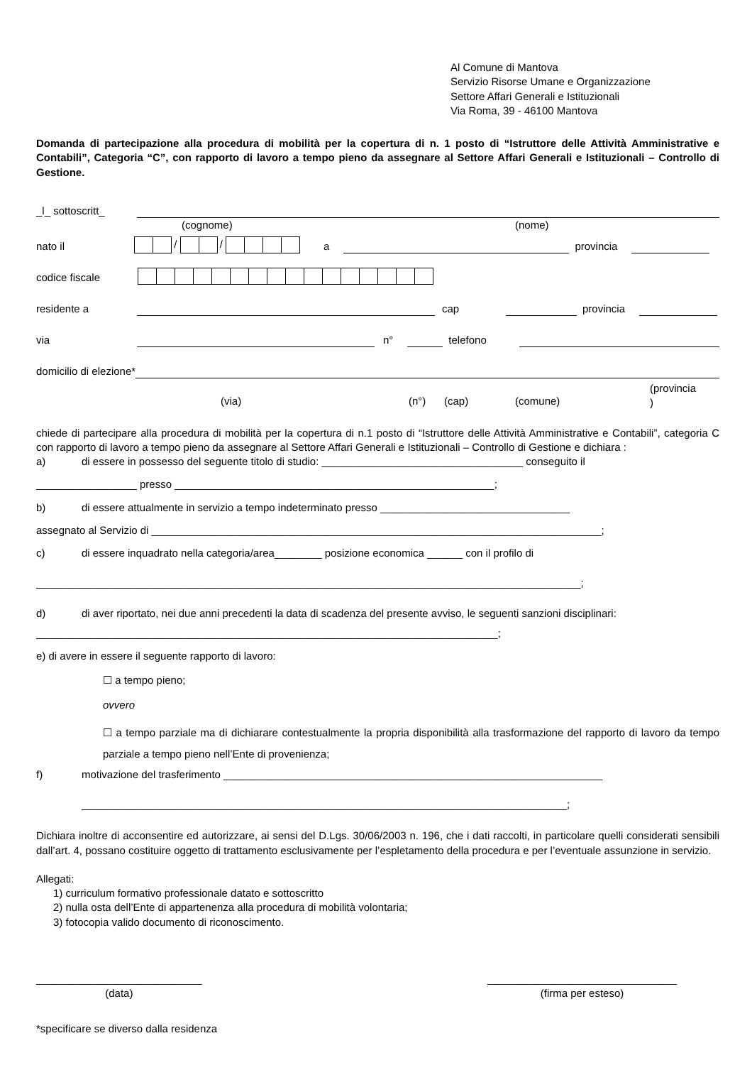Al Comune di Mantova
Servizio Risorse Umane e Organizzazione
Settore Affari Generali e Istituzionali
Via Roma, 39 - 46100 Mantova
Domanda di partecipazione alla procedura di mobilità per la copertura di n. 1 posto di “Istruttore delle Attività Amministrative e Contabili”, Categoria “C”, con rapporto di lavoro a tempo pieno da assegnare al Settore Affari Generali e Istituzionali – Controllo di Gestione.
_l_ sottoscritt_
(cognome) (nome)
nato il / / a provincia
codice fiscale
residente a cap provincia
via n° telefono
domicilio di elezione*
(via) (n°) (cap) (comune) (provincia
)
chiede di partecipare alla procedura di mobilità per la copertura di n.1 posto di “Istruttore delle Attività Amministrative e Contabili”, categoria C con rapporto di lavoro a tempo pieno da assegnare al Settore Affari Generali e Istituzionali – Controllo di Gestione e dichiara :
a) di essere in possesso del seguente titolo di studio: __________________________________ conseguito il
_________________ presso ______________________________________________________;
b) di essere attualmente in servizio a tempo indeterminato presso ________________________________
assegnato al Servizio di ____________________________________________________________________________;
c) di essere inquadrato nella categoria/area________ posizione economica ______ con il profilo di
____________________________________________________________________________________________;
d) di aver riportato, nei due anni precedenti la data di scadenza del presente avviso, le seguenti sanzioni disciplinari:
______________________________________________________________________________;
e) di avere in essere il seguente rapporto di lavoro:
☐ a tempo pieno;
ovvero
☐ a tempo parziale ma di dichiarare contestualmente la propria disponibilità alla trasformazione del rapporto di lavoro da tempo parziale a tempo pieno nell’Ente di provenienza;
f) motivazione del trasferimento ________________________________________________________________
__________________________________________________________________________________;
Dichiara inoltre di acconsentire ed autorizzare, ai sensi del D.Lgs. 30/06/2003 n. 196, che i dati raccolti, in particolare quelli considerati sensibili dall’art. 4, possano costituire oggetto di trattamento esclusivamente per l’espletamento della procedura e per l’eventuale assunzione in servizio.
Allegati:
1) curriculum formativo professionale datato e sottoscritto
2) nulla osta dell’Ente di appartenenza alla procedura di mobilità volontaria;
3) fotocopia valido documento di riconoscimento.
____________________________
(data)
________________________________
(firma per esteso)
*specificare se diverso dalla residenza